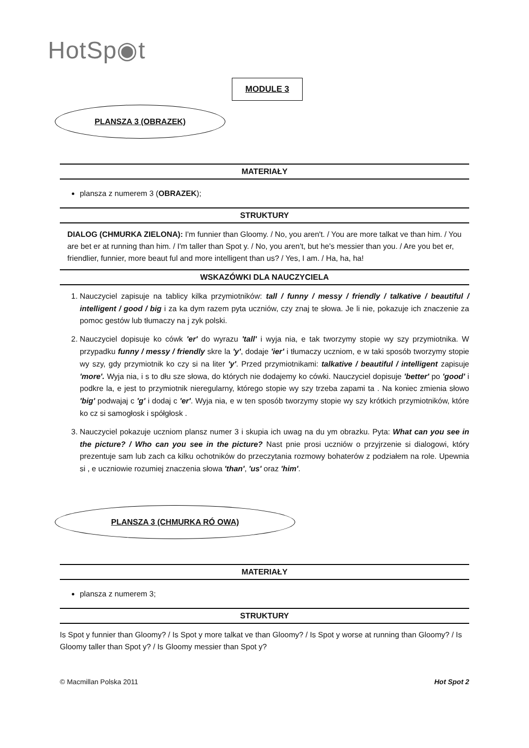HotSp◉t
MODULE 3
PLANSZA 3 (OBRAZEK)
MATERIAŁY
plansza z numerem 3 (OBRAZEK);
STRUKTURY
DIALOG (CHMURKA ZIELONA): I'm funnier than Gloomy. / No, you aren't. / You are more talkat ve than him. / You are bet er at running than him. / I'm taller than Spot y. / No, you aren't, but he's messier than you. / Are you bet er, friendlier, funnier, more beaut ful and more intelligent than us? / Yes, I am. / Ha, ha, ha!
WSKAZÓWKI DLA NAUCZYCIELA
1. Nauczyciel zapisuje na tablicy kilka przymiotników: tall / funny / messy / friendly / talkative / beautiful / intelligent / good / big i za ka dym razem pyta uczniów, czy znaj te słowa. Je li nie, pokazuje ich znaczenie za pomoc gestów lub tłumaczy na j zyk polski.
2. Nauczyciel dopisuje ko cówk 'er' do wyrazu 'tall' i wyja nia, e tak tworzymy stopie wy szy przymiotnika. W przypadku funny / messy / friendly skre la 'y', dodaje 'ier' i tłumaczy uczniom, e w taki sposób tworzymy stopie wy szy, gdy przymiotnik ko czy si na liter 'y'. Przed przymiotnikami: talkative / beautiful / intelligent zapisuje 'more'. Wyja nia, i s to dłu sze słowa, do których nie dodajemy ko cówki. Nauczyciel dopisuje 'better' po 'good' i podkre la, e jest to przymiotnik nieregularny, którego stopie wy szy trzeba zapami ta . Na koniec zmienia słowo 'big' podwajaj c 'g' i dodaj c 'er'. Wyja nia, e w ten sposób tworzymy stopie wy szy krótkich przymiotników, które ko cz si samogłosk i spółgłosk .
3. Nauczyciel pokazuje uczniom plansz numer 3 i skupia ich uwag na du ym obrazku. Pyta: What can you see in the picture? / Who can you see in the picture? Nast pnie prosi uczniów o przyjrzenie si dialogowi, który prezentuje sam lub zach ca kilku ochotników do przeczytania rozmowy bohaterów z podziałem na role. Upewnia si , e uczniowie rozumiej znaczenia słowa 'than', 'us' oraz 'him'.
PLANSZA 3 (CHMURKA RÓ OWA)
MATERIAŁY
plansza z numerem 3;
STRUKTURY
Is Spot y funnier than Gloomy? / Is Spot y more talkat ve than Gloomy? / Is Spot y worse at running than Gloomy? / Is Gloomy taller than Spot y? / Is Gloomy messier than Spot y?
© Macmillan Polska 2011 Hot Spot 2